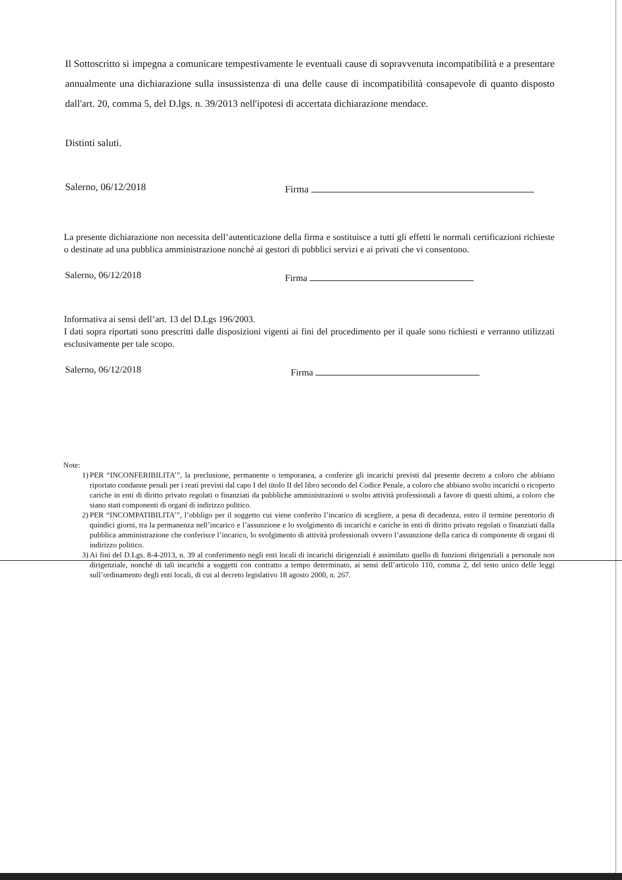Il Sottoscritto si impegna a comunicare tempestivamente le eventuali cause di sopravvenuta incompatibilità e a presentare annualmente una dichiarazione sulla insussistenza di una delle cause di incompatibilità consapevole di quanto disposto dall'art. 20, comma 5, del D.lgs. n. 39/2013 nell'ipotesi di accertata dichiarazione mendace.
Distinti saluti.
Salerno, 06/12/2018 Firma
La presente dichiarazione non necessita dell’autenticazione della firma e sostituisce a tutti gli effetti le normali certificazioni richieste o destinate ad una pubblica amministrazione nonché ai gestori di pubblici servizi e ai privati che vi consentono.
Salerno, 06/12/2018 Firma
Informativa ai sensi dell’art. 13 del D.Lgs 196/2003.
I dati sopra riportati sono prescritti dalle disposizioni vigenti ai fini del procedimento per il quale sono richiesti e verranno utilizzati esclusivamente per tale scopo.
Salerno, 06/12/2018 Firma
Note:
1) PER “INCONFERIBILITA’”, la preclusione, permanente o temporanea, a conferire gli incarichi previsti dal presente decreto a coloro che abbiano riportato condanne penali per i reati previsti dal capo I del titolo II del libro secondo del Codice Penale, a coloro che abbiano svolto incarichi o ricoperto cariche in enti di diritto privato regolati o finanziati da pubbliche amministrazioni o svolto attività professionali a favore di questi ultimi, a coloro che siano stati componenti di organi di indirizzo politico.
2) PER “INCOMPATIBILITA’”, l’obbligo per il soggetto cui viene conferito l’incarico di scegliere, a pena di decadenza, entro il termine perentorio di quindici giorni, tra la permanenza nell’incarico e l’assunzione e lo svolgimento di incarichi e cariche in enti di diritto privato regolati o finanziati dalla pubblica amministrazione che conferisce l’incarico, lo svolgimento di attività professionali ovvero l’assunzione della carica di componente di organi di indirizzo politico.
3) Ai fini del D.Lgs. 8-4-2013, n. 39 al conferimento negli enti locali di incarichi dirigenziali è assimilato quello di funzioni dirigenziali a personale non dirigenziale, nonché di tali incarichi a soggetti con contratto a tempo determinato, ai sensi dell’articolo 110, comma 2, del testo unico delle leggi sull’ordinamento degli enti locali, di cui al decreto legislativo 18 agosto 2000, n. 267.